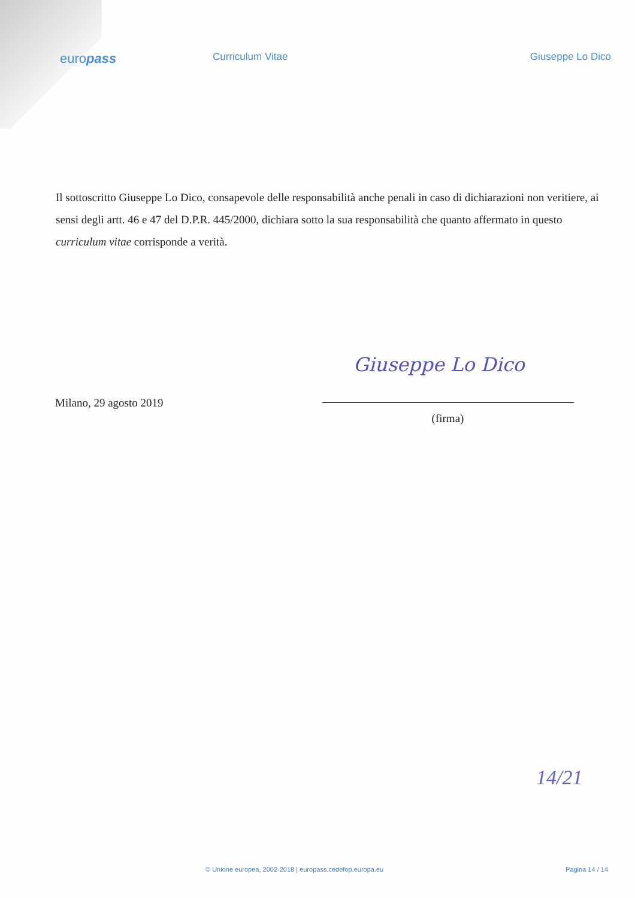europass
Curriculum Vitae Giuseppe Lo Dico
Il sottoscritto Giuseppe Lo Dico, consapevole delle responsabilità anche penali in caso di dichiarazioni non veritiere, ai sensi degli artt. 46 e 47 del D.P.R. 445/2000, dichiara sotto la sua responsabilità che quanto affermato in questo curriculum vitae corrisponde a verità.
Giuseppe Lo Dico
Milano, 29 agosto 2019
(firma)
14/21
© Unione europea, 2002-2018 | europass.cedefop.europa.eu Pagina 14 / 14